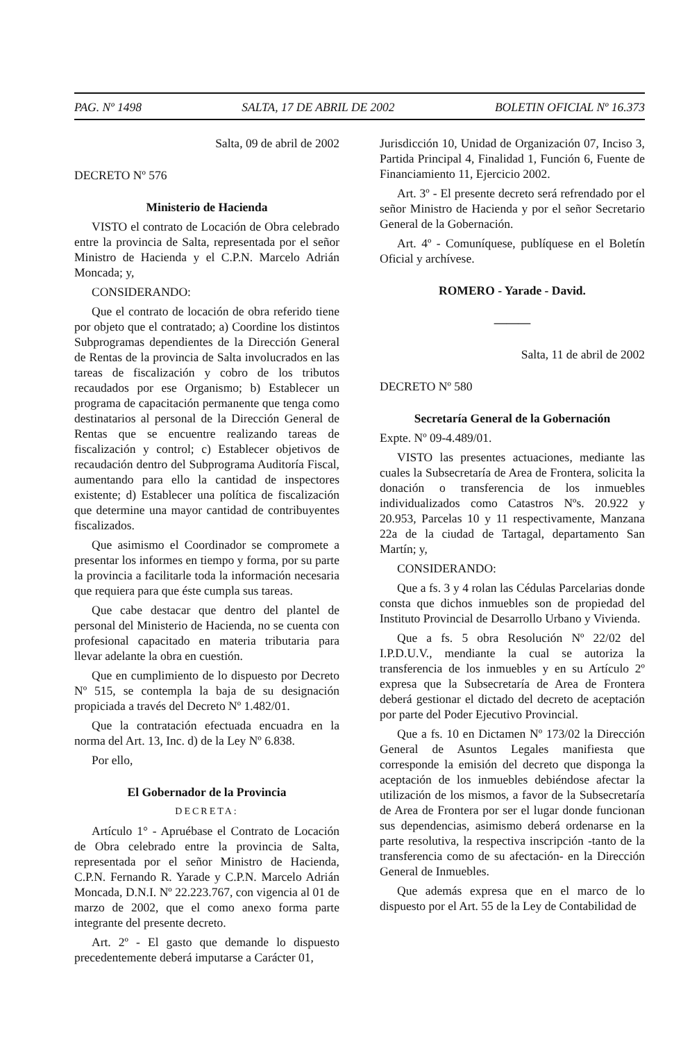PAG. Nº 1498 SALTA, 17 DE ABRIL DE 2002 BOLETIN OFICIAL Nº 16.373
Salta, 09 de abril de 2002
DECRETO Nº 576
Ministerio de Hacienda
VISTO el contrato de Locación de Obra celebrado entre la provincia de Salta, representada por el señor Ministro de Hacienda y el C.P.N. Marcelo Adrián Moncada; y,
CONSIDERANDO:
Que el contrato de locación de obra referido tiene por objeto que el contratado; a) Coordine los distintos Subprogramas dependientes de la Dirección General de Rentas de la provincia de Salta involucrados en las tareas de fiscalización y cobro de los tributos recaudados por ese Organismo; b) Establecer un programa de capacitación permanente que tenga como destinatarios al personal de la Dirección General de Rentas que se encuentre realizando tareas de fiscalización y control; c) Establecer objetivos de recaudación dentro del Subprograma Auditoría Fiscal, aumentando para ello la cantidad de inspectores existente; d) Establecer una política de fiscalización que determine una mayor cantidad de contribuyentes fiscalizados.
Que asimismo el Coordinador se compromete a presentar los informes en tiempo y forma, por su parte la provincia a facilitarle toda la información necesaria que requiera para que éste cumpla sus tareas.
Que cabe destacar que dentro del plantel de personal del Ministerio de Hacienda, no se cuenta con profesional capacitado en materia tributaria para llevar adelante la obra en cuestión.
Que en cumplimiento de lo dispuesto por Decreto Nº 515, se contempla la baja de su designación propiciada a través del Decreto Nº 1.482/01.
Que la contratación efectuada encuadra en la norma del Art. 13, Inc. d) de la Ley Nº 6.838.
Por ello,
El Gobernador de la Provincia
DECRETA:
Artículo 1° - Apruébase el Contrato de Locación de Obra celebrado entre la provincia de Salta, representada por el señor Ministro de Hacienda, C.P.N. Fernando R. Yarade y C.P.N. Marcelo Adrián Moncada, D.N.I. Nº 22.223.767, con vigencia al 01 de marzo de 2002, que el como anexo forma parte integrante del presente decreto.
Art. 2º - El gasto que demande lo dispuesto precedentemente deberá imputarse a Carácter 01,
Jurisdicción 10, Unidad de Organización 07, Inciso 3, Partida Principal 4, Finalidad 1, Función 6, Fuente de Financiamiento 11, Ejercicio 2002.
Art. 3º - El presente decreto será refrendado por el señor Ministro de Hacienda y por el señor Secretario General de la Gobernación.
Art. 4º - Comuníquese, publíquese en el Boletín Oficial y archívese.
ROMERO - Yarade - David.
———
Salta, 11 de abril de 2002
DECRETO Nº 580
Secretaría General de la Gobernación
Expte. Nº 09-4.489/01.
VISTO las presentes actuaciones, mediante las cuales la Subsecretaría de Area de Frontera, solicita la donación o transferencia de los inmuebles individualizados como Catastros Nºs. 20.922 y 20.953, Parcelas 10 y 11 respectivamente, Manzana 22a de la ciudad de Tartagal, departamento San Martín; y,
CONSIDERANDO:
Que a fs. 3 y 4 rolan las Cédulas Parcelarias donde consta que dichos inmuebles son de propiedad del Instituto Provincial de Desarrollo Urbano y Vivienda.
Que a fs. 5 obra Resolución Nº 22/02 del I.P.D.U.V., mendiante la cual se autoriza la transferencia de los inmuebles y en su Artículo 2º expresa que la Subsecretaría de Area de Frontera deberá gestionar el dictado del decreto de aceptación por parte del Poder Ejecutivo Provincial.
Que a fs. 10 en Dictamen Nº 173/02 la Dirección General de Asuntos Legales manifiesta que corresponde la emisión del decreto que disponga la aceptación de los inmuebles debiéndose afectar la utilización de los mismos, a favor de la Subsecretaría de Area de Frontera por ser el lugar donde funcionan sus dependencias, asimismo deberá ordenarse en la parte resolutiva, la respectiva inscripción -tanto de la transferencia como de su afectación- en la Dirección General de Inmuebles.
Que además expresa que en el marco de lo dispuesto por el Art. 55 de la Ley de Contabilidad de